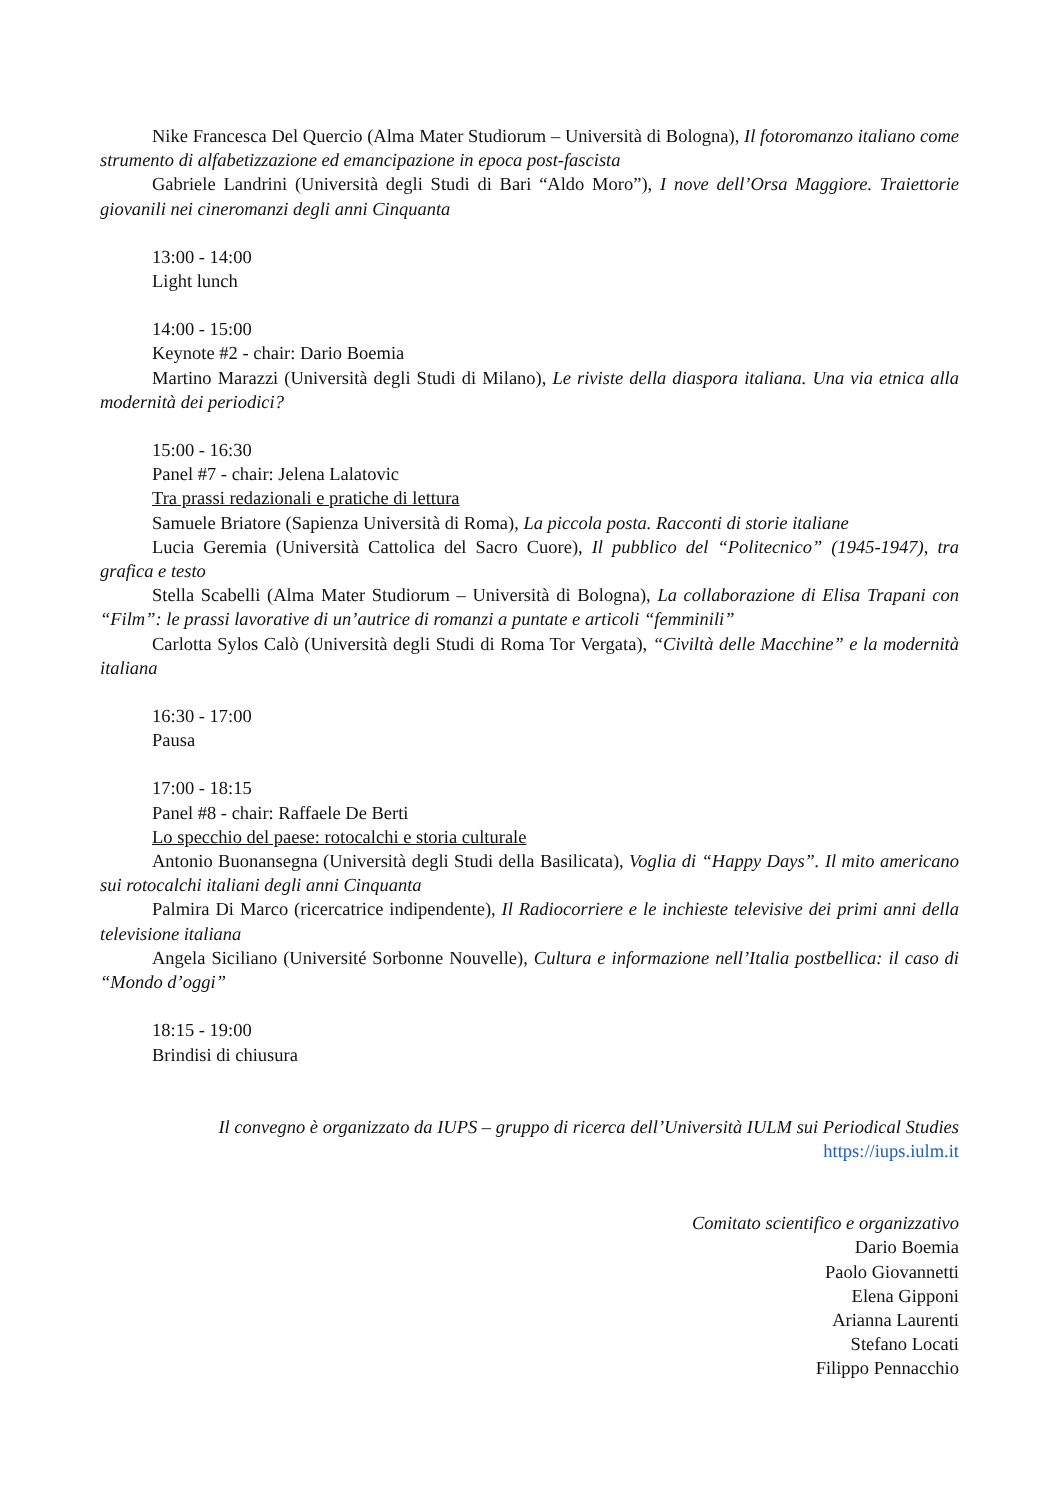Nike Francesca Del Quercio (Alma Mater Studiorum – Università di Bologna), Il fotoromanzo italiano come strumento di alfabetizzazione ed emancipazione in epoca post-fascista
Gabriele Landrini (Università degli Studi di Bari “Aldo Moro”), I nove dell’Orsa Maggiore. Traiettorie giovanili nei cineromanzi degli anni Cinquanta
13:00 - 14:00
Light lunch
14:00 - 15:00
Keynote #2 - chair: Dario Boemia
Martino Marazzi (Università degli Studi di Milano), Le riviste della diaspora italiana. Una via etnica alla modernità dei periodici?
15:00 - 16:30
Panel #7 - chair: Jelena Lalatovic
Tra prassi redazionali e pratiche di lettura
Samuele Briatore (Sapienza Università di Roma), La piccola posta. Racconti di storie italiane
Lucia Geremia (Università Cattolica del Sacro Cuore), Il pubblico del “Politecnico” (1945-1947), tra grafica e testo
Stella Scabelli (Alma Mater Studiorum – Università di Bologna), La collaborazione di Elisa Trapani con “Film”: le prassi lavorative di un’autrice di romanzi a puntate e articoli “femminili”
Carlotta Sylos Calò (Università degli Studi di Roma Tor Vergata), “Civiltà delle Macchine” e la modernità italiana
16:30 - 17:00
Pausa
17:00 - 18:15
Panel #8 - chair: Raffaele De Berti
Lo specchio del paese: rotocalchi e storia culturale
Antonio Buonansegna (Università degli Studi della Basilicata), Voglia di “Happy Days”. Il mito americano sui rotocalchi italiani degli anni Cinquanta
Palmira Di Marco (ricercatrice indipendente), Il Radiocorriere e le inchieste televisive dei primi anni della televisione italiana
Angela Siciliano (Université Sorbonne Nouvelle), Cultura e informazione nell’Italia postbellica: il caso di “Mondo d’oggi”
18:15 - 19:00
Brindisi di chiusura
Il convegno è organizzato da IUPS – gruppo di ricerca dell’Università IULM sui Periodical Studies
https://iups.iulm.it
Comitato scientifico e organizzativo
Dario Boemia
Paolo Giovannetti
Elena Gipponi
Arianna Laurenti
Stefano Locati
Filippo Pennacchio